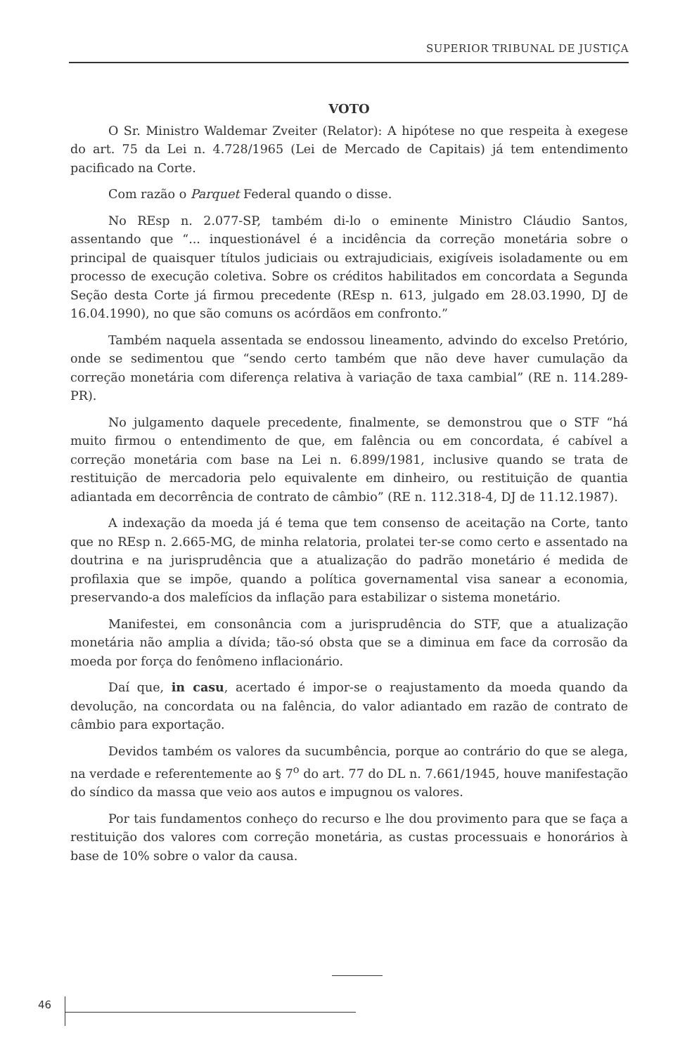SUPERIOR TRIBUNAL DE JUSTIÇA
VOTO
O Sr. Ministro Waldemar Zveiter (Relator): A hipótese no que respeita à exegese do art. 75 da Lei n. 4.728/1965 (Lei de Mercado de Capitais) já tem entendimento pacificado na Corte.
Com razão o Parquet Federal quando o disse.
No REsp n. 2.077-SP, também di-lo o eminente Ministro Cláudio Santos, assentando que “... inquestionável é a incidência da correção monetária sobre o principal de quaisquer títulos judiciais ou extrajudiciais, exigíveis isoladamente ou em processo de execução coletiva. Sobre os créditos habilitados em concordata a Segunda Seção desta Corte já firmou precedente (REsp n. 613, julgado em 28.03.1990, DJ de 16.04.1990), no que são comuns os acórdãos em confronto.”
Também naquela assentada se endossou lineamento, advindo do excelso Pretório, onde se sedimentou que “sendo certo também que não deve haver cumulação da correção monetária com diferença relativa à variação de taxa cambial” (RE n. 114.289-PR).
No julgamento daquele precedente, finalmente, se demonstrou que o STF “há muito firmou o entendimento de que, em falência ou em concordata, é cabível a correção monetária com base na Lei n. 6.899/1981, inclusive quando se trata de restituição de mercadoria pelo equivalente em dinheiro, ou restituição de quantia adiantada em decorrência de contrato de câmbio” (RE n. 112.318-4, DJ de 11.12.1987).
A indexação da moeda já é tema que tem consenso de aceitação na Corte, tanto que no REsp n. 2.665-MG, de minha relatoria, prolatei ter-se como certo e assentado na doutrina e na jurisprudência que a atualização do padrão monetário é medida de profilaxia que se impõe, quando a política governamental visa sanear a economia, preservando-a dos malefícios da inflação para estabilizar o sistema monetário.
Manifestei, em consonância com a jurisprudência do STF, que a atualização monetária não amplia a dívida; tão-só obsta que se a diminua em face da corrosão da moeda por força do fenômeno inflacionário.
Daí que, in casu, acertado é impor-se o reajustamento da moeda quando da devolução, na concordata ou na falência, do valor adiantado em razão de contrato de câmbio para exportação.
Devidos também os valores da sucumbência, porque ao contrário do que se alega, na verdade e referentemente ao § 7<sup>o</sup> do art. 77 do DL n. 7.661/1945, houve manifestação do síndico da massa que veio aos autos e impugnou os valores.
Por tais fundamentos conheço do recurso e lhe dou provimento para que se faça a restituição dos valores com correção monetária, as custas processuais e honorários à base de 10% sobre o valor da causa.
46